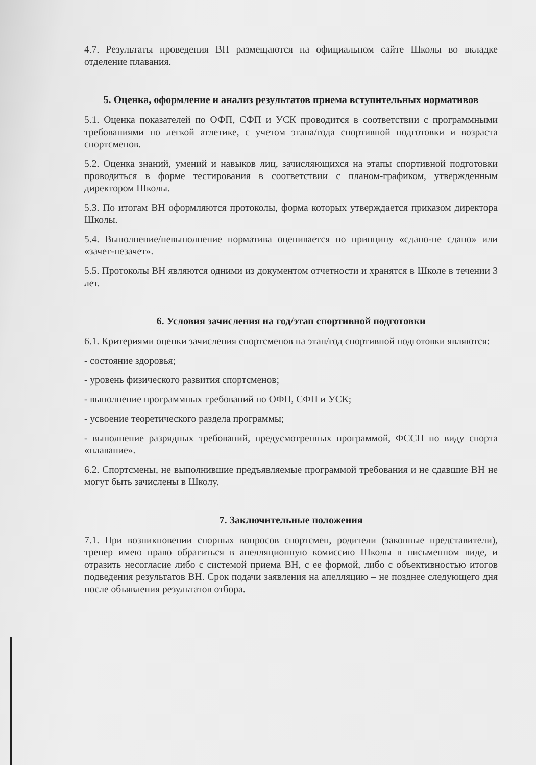4.7. Результаты проведения ВН размещаются на официальном сайте Школы во вкладке отделение плавания.
5. Оценка, оформление и анализ результатов приема вступительных нормативов
5.1. Оценка показателей по ОФП, СФП и УСК проводится в соответствии с программными требованиями по легкой атлетике, с учетом этапа/года спортивной подготовки и возраста спортсменов.
5.2. Оценка знаний, умений и навыков лиц, зачисляющихся на этапы спортивной подготовки проводиться в форме тестирования в соответствии с планом-графиком, утвержденным директором Школы.
5.3. По итогам ВН оформляются протоколы, форма которых утверждается приказом директора Школы.
5.4. Выполнение/невыполнение норматива оценивается по принципу «сдано-не сдано» или «зачет-незачет».
5.5. Протоколы ВН являются одними из документом отчетности и хранятся в Школе в течении 3 лет.
6. Условия зачисления на год/этап спортивной подготовки
6.1. Критериями оценки зачисления спортсменов на этап/год спортивной подготовки являются:
- состояние здоровья;
- уровень физического развития спортсменов;
- выполнение программных требований по ОФП, СФП и УСК;
- усвоение теоретического раздела программы;
- выполнение разрядных требований, предусмотренных программой, ФССП по виду спорта «плавание».
6.2. Спортсмены, не выполнившие предъявляемые программой требования и не сдавшие ВН не могут быть зачислены в Школу.
7. Заключительные положения
7.1. При возникновении спорных вопросов спортсмен, родители (законные представители), тренер имею право обратиться в апелляционную комиссию Школы в письменном виде, и отразить несогласие либо с системой приема ВН, с ее формой, либо с объективностью итогов подведения результатов ВН. Срок подачи заявления на апелляцию – не позднее следующего дня после объявления результатов отбора.